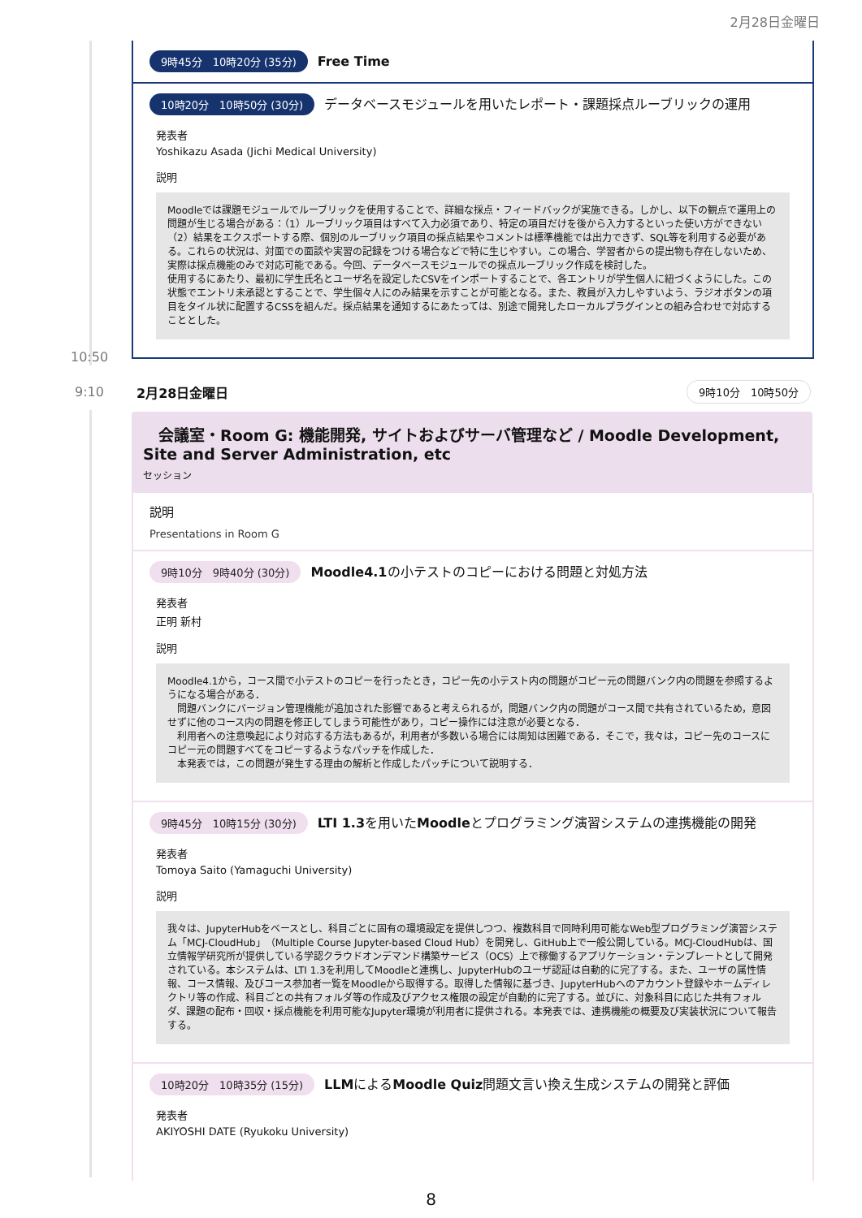2月28日金曜日
9時45分　10時20分 (35分) Free Time
10時20分　10時50分 (30分) データベースモジュールを用いたレポート・課題採点ルーブリックの運用
発表者
Yoshikazu Asada (Jichi Medical University)
説明
Moodleでは課題モジュールでルーブリックを使用することで、詳細な採点・フィードバックが実施できる。しかし、以下の観点で運用上の問題が生じる場合がある：（1）ルーブリック項目はすべて入力必須であり、特定の項目だけを後から入力するといった使い方ができない（2）結果をエクスポートする際、個別のルーブリック項目の採点結果やコメントは標準機能では出力できず、SQL等を利用する必要がある。これらの状況は、対面での面談や実習の記録をつける場合などで特に生じやすい。この場合、学習者からの提出物も存在しないため、実際は採点機能のみで対応可能である。今回、データベースモジュールでの採点ルーブリック作成を検討した。
使用するにあたり、最初に学生氏名とユーザ名を設定したCSVをインポートすることで、各エントリが学生個人に紐づくようにした。この状態でエントリ未承認とすることで、学生個々人にのみ結果を示すことが可能となる。また、教員が入力しやすいよう、ラジオボタンの項目をタイル状に配置するCSSを組んだ。採点結果を通知するにあたっては、別途で開発したローカルプラグインとの組み合わせで対応することとした。
10:50
9:10 2月28日金曜日 9時10分　10時50分
　会議室・Room G: 機能開発, サイトおよびサーバ管理など / Moodle Development, Site and Server Administration, etc
セッション
説明
Presentations in Room G
9時10分　9時40分 (30分) Moodle4.1の小テストのコピーにおける問題と対処方法
発表者
正明 新村
説明
Moodle4.1から，コース間で小テストのコピーを行ったとき，コピー先の小テスト内の問題がコピー元の問題バンク内の問題を参照するようになる場合がある．
　問題バンクにバージョン管理機能が追加された影響であると考えられるが，問題バンク内の問題がコース間で共有されているため，意図せずに他のコース内の問題を修正してしまう可能性があり，コピー操作には注意が必要となる．
　利用者への注意喚起により対応する方法もあるが，利用者が多数いる場合には周知は困難である．そこで，我々は，コピー先のコースにコピー元の問題すべてをコピーするようなパッチを作成した．
　本発表では，この問題が発生する理由の解析と作成したパッチについて説明する．
9時45分　10時15分 (30分) LTI 1.3を用いたMoodleとプログラミング演習システムの連携機能の開発
発表者
Tomoya Saito (Yamaguchi University)
説明
我々は、JupyterHubをベースとし、科目ごとに固有の環境設定を提供しつつ、複数科目で同時利用可能なWeb型プログラミング演習システム「MCJ-CloudHub」（Multiple Course Jupyter-based Cloud Hub）を開発し、GitHub上で一般公開している。MCJ-CloudHubは、国立情報学研究所が提供している学認クラウドオンデマンド構築サービス（OCS）上で稼働するアプリケーション・テンプレートとして開発されている。本システムは、LTI 1.3を利用してMoodleと連携し、JupyterHubのユーザ認証は自動的に完了する。また、ユーザの属性情報、コース情報、及びコース参加者一覧をMoodleから取得する。取得した情報に基づき、JupyterHubへのアカウント登録やホームディレクトリ等の作成、科目ごとの共有フォルダ等の作成及びアクセス権限の設定が自動的に完了する。並びに、対象科目に応じた共有フォルダ、課題の配布・回収・採点機能を利用可能なJupyter環境が利用者に提供される。本発表では、連携機能の概要及び実装状況について報告する。
10時20分　10時35分 (15分) LLMによるMoodle Quiz問題文言い換え生成システムの開発と評価
発表者
AKIYOSHI DATE (Ryukoku University)
8